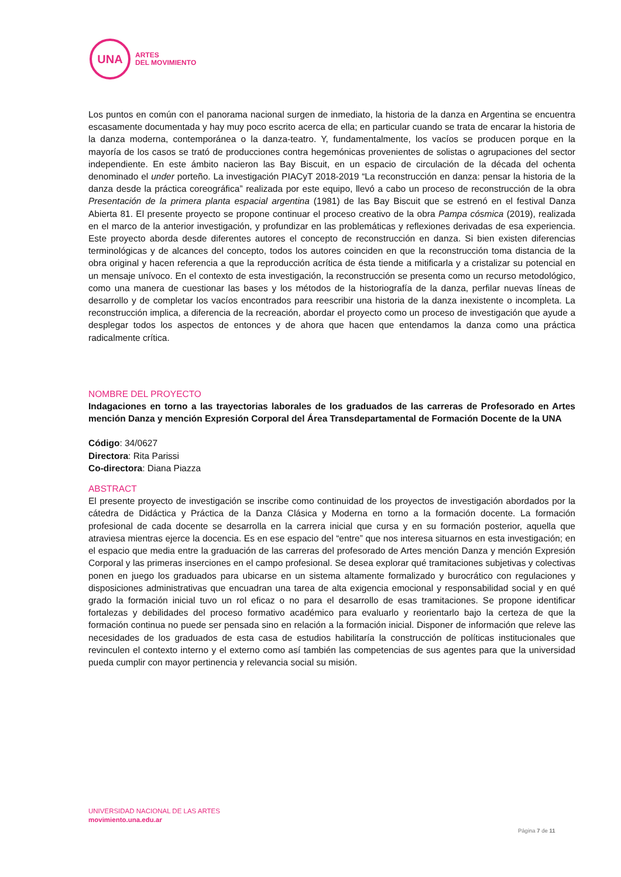UNA
ARTES
DEL MOVIMIENTO
Los puntos en común con el panorama nacional surgen de inmediato, la historia de la danza en Argentina se encuentra escasamente documentada y hay muy poco escrito acerca de ella; en particular cuando se trata de encarar la historia de la danza moderna, contemporánea o la danza-teatro. Y, fundamentalmente, los vacíos se producen porque en la mayoría de los casos se trató de producciones contra hegemónicas provenientes de solistas o agrupaciones del sector independiente. En este ámbito nacieron las Bay Biscuit, en un espacio de circulación de la década del ochenta denominado el under porteño. La investigación PIACyT 2018-2019 “La reconstrucción en danza: pensar la historia de la danza desde la práctica coreográfica” realizada por este equipo, llevó a cabo un proceso de reconstrucción de la obra Presentación de la primera planta espacial argentina (1981) de las Bay Biscuit que se estrenó en el festival Danza Abierta 81. El presente proyecto se propone continuar el proceso creativo de la obra Pampa cósmica (2019), realizada en el marco de la anterior investigación, y profundizar en las problemáticas y reflexiones derivadas de esa experiencia. Este proyecto aborda desde diferentes autores el concepto de reconstrucción en danza. Si bien existen diferencias terminológicas y de alcances del concepto, todos los autores coinciden en que la reconstrucción toma distancia de la obra original y hacen referencia a que la reproducción acrítica de ésta tiende a mitificarla y a cristalizar su potencial en un mensaje unívoco. En el contexto de esta investigación, la reconstrucción se presenta como un recurso metodológico, como una manera de cuestionar las bases y los métodos de la historiografía de la danza, perfilar nuevas líneas de desarrollo y de completar los vacíos encontrados para reescribir una historia de la danza inexistente o incompleta. La reconstrucción implica, a diferencia de la recreación, abordar el proyecto como un proceso de investigación que ayude a desplegar todos los aspectos de entonces y de ahora que hacen que entendamos la danza como una práctica radicalmente crítica.
NOMBRE DEL PROYECTO
Indagaciones en torno a las trayectorias laborales de los graduados de las carreras de Profesorado en Artes mención Danza y mención Expresión Corporal del Área Transdepartamental de Formación Docente de la UNA
Código: 34/0627
Directora: Rita Parissi
Co-directora: Diana Piazza
ABSTRACT
El presente proyecto de investigación se inscribe como continuidad de los proyectos de investigación abordados por la cátedra de Didáctica y Práctica de la Danza Clásica y Moderna en torno a la formación docente. La formación profesional de cada docente se desarrolla en la carrera inicial que cursa y en su formación posterior, aquella que atraviesa mientras ejerce la docencia. Es en ese espacio del “entre” que nos interesa situarnos en esta investigación; en el espacio que media entre la graduación de las carreras del profesorado de Artes mención Danza y mención Expresión Corporal y las primeras inserciones en el campo profesional. Se desea explorar qué tramitaciones subjetivas y colectivas ponen en juego los graduados para ubicarse en un sistema altamente formalizado y burocrático con regulaciones y disposiciones administrativas que encuadran una tarea de alta exigencia emocional y responsabilidad social y en qué grado la formación inicial tuvo un rol eficaz o no para el desarrollo de esas tramitaciones. Se propone identificar fortalezas y debilidades del proceso formativo académico para evaluarlo y reorientarlo bajo la certeza de que la formación continua no puede ser pensada sino en relación a la formación inicial. Disponer de información que releve las necesidades de los graduados de esta casa de estudios habilitaría la construcción de políticas institucionales que revinculen el contexto interno y el externo como así también las competencias de sus agentes para que la universidad pueda cumplir con mayor pertinencia y relevancia social su misión.
UNIVERSIDAD NACIONAL DE LAS ARTES
movimiento.una.edu.ar
Página 7 de 11